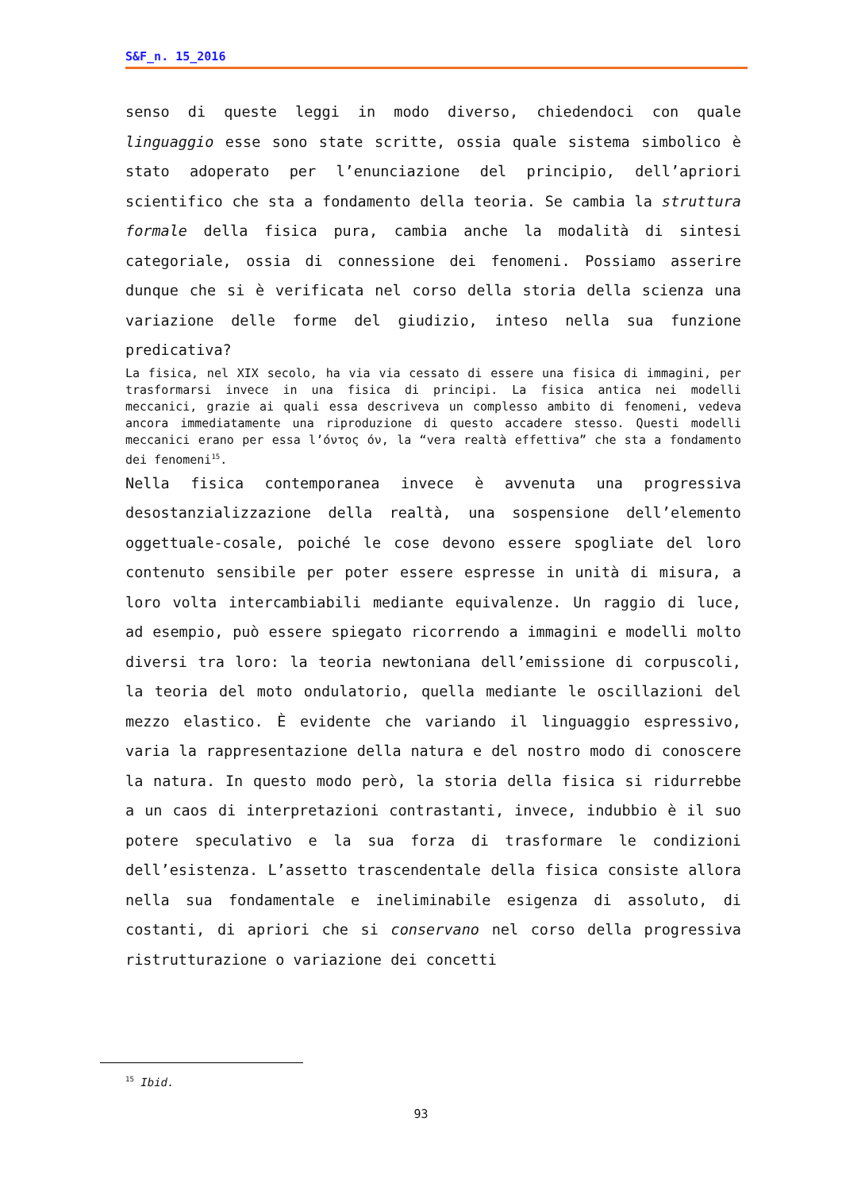S&F_n. 15_2016
senso di queste leggi in modo diverso, chiedendoci con quale linguaggio esse sono state scritte, ossia quale sistema simbolico è stato adoperato per l’enunciazione del principio, dell’apriori scientifico che sta a fondamento della teoria. Se cambia la struttura formale della fisica pura, cambia anche la modalità di sintesi categoriale, ossia di connessione dei fenomeni. Possiamo asserire dunque che si è verificata nel corso della storia della scienza una variazione delle forme del giudizio, inteso nella sua funzione predicativa?
La fisica, nel XIX secolo, ha via via cessato di essere una fisica di immagini, per trasformarsi invece in una fisica di principi. La fisica antica nei modelli meccanici, grazie ai quali essa descriveva un complesso ambito di fenomeni, vedeva ancora immediatamente una riproduzione di questo accadere stesso. Questi modelli meccanici erano per essa l’όντος όν, la “vera realtà effettiva” che sta a fondamento dei fenomeni<sup>15</sup>.
Nella fisica contemporanea invece è avvenuta una progressiva desostanzializzazione della realtà, una sospensione dell’elemento oggettuale-cosale, poiché le cose devono essere spogliate del loro contenuto sensibile per poter essere espresse in unità di misura, a loro volta intercambiabili mediante equivalenze. Un raggio di luce, ad esempio, può essere spiegato ricorrendo a immagini e modelli molto diversi tra loro: la teoria newtoniana dell’emissione di corpuscoli, la teoria del moto ondulatorio, quella mediante le oscillazioni del mezzo elastico. È evidente che variando il linguaggio espressivo, varia la rappresentazione della natura e del nostro modo di conoscere la natura. In questo modo però, la storia della fisica si ridurrebbe a un caos di interpretazioni contrastanti, invece, indubbio è il suo potere speculativo e la sua forza di trasformare le condizioni dell’esistenza. L’assetto trascendentale della fisica consiste allora nella sua fondamentale e ineliminabile esigenza di assoluto, di costanti, di apriori che si conservano nel corso della progressiva ristrutturazione o variazione dei concetti
<sup>15</sup> Ibid.
93